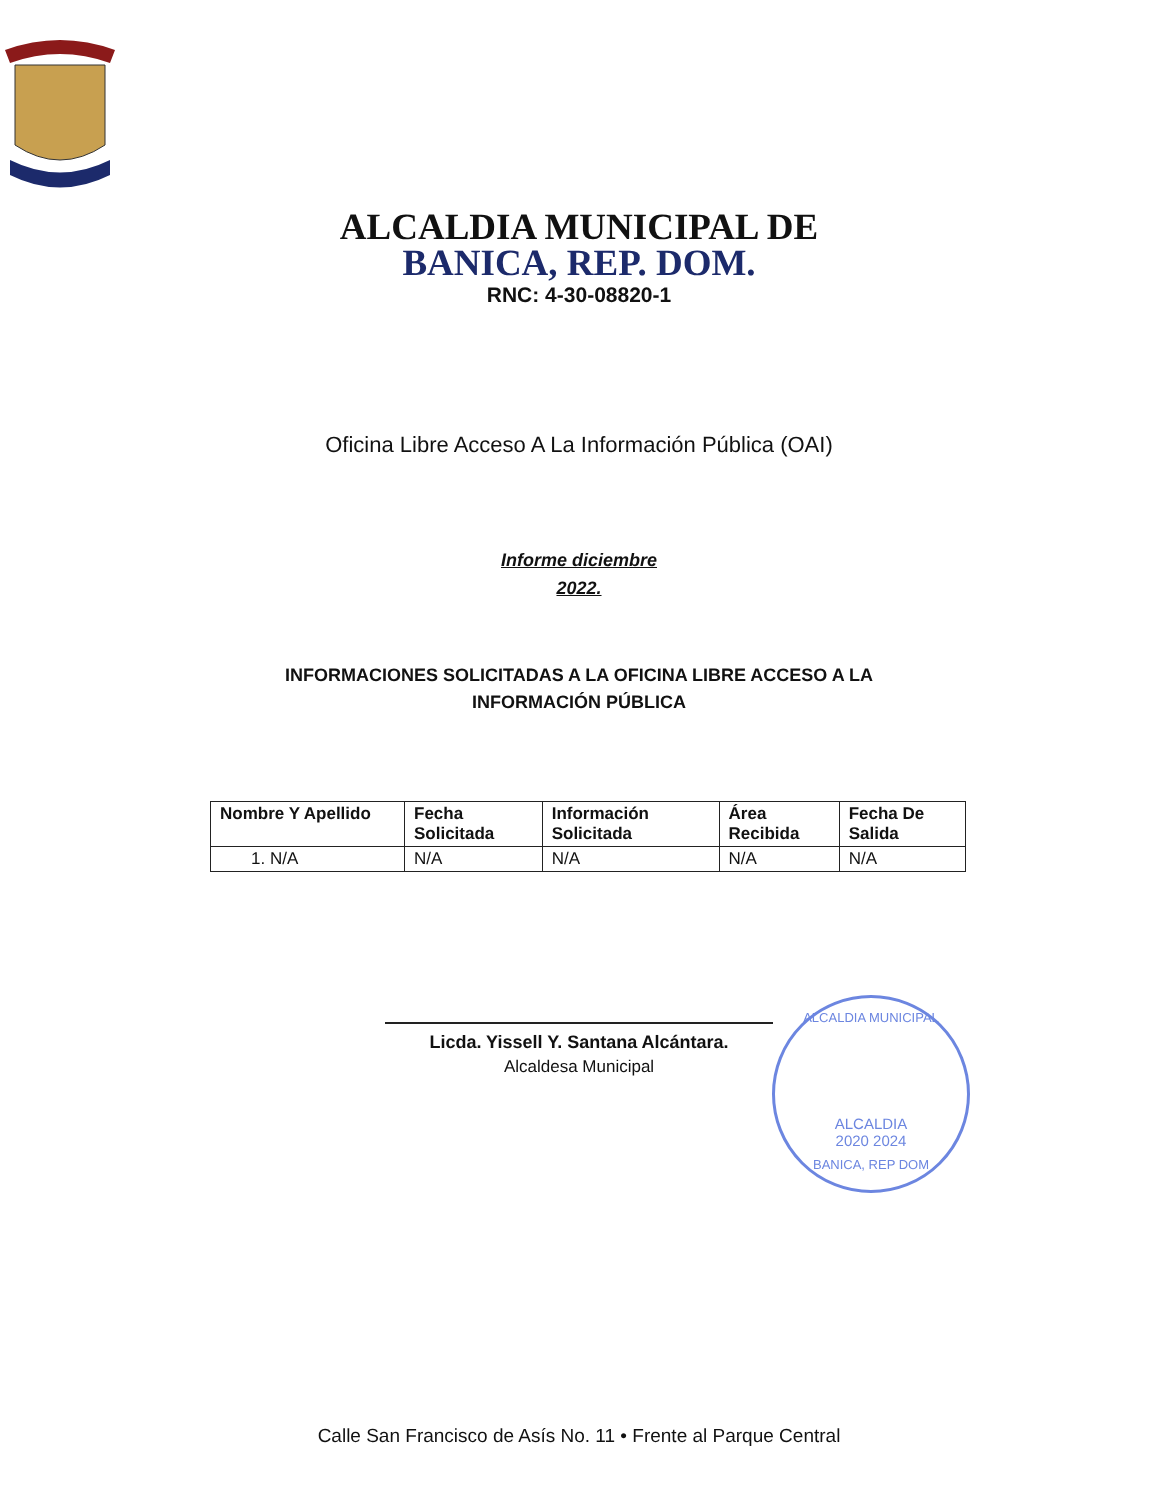ALCALDIA MUNICIPAL DE
BANICA, REP. DOM.
RNC: 4-30-08820-1
Oficina Libre Acceso A La Información Pública (OAI)
Informe diciembre
2022.
INFORMACIONES SOLICITADAS A LA OFICINA LIBRE ACCESO A LA INFORMACIÓN PÚBLICA
| Nombre Y Apellido | Fecha Solicitada | Información Solicitada | Área Recibida | Fecha De Salida |
| --- | --- | --- | --- | --- |
| 1. N/A | N/A | N/A | N/A | N/A |
Licda. Yissell Y. Santana Alcántara.
Alcaldesa Municipal
ALCALDIA MUNICIPAL
ALCALDIA
2020 2024
BANICA, REP DOM
Calle San Francisco de Asís No. 11 • Frente al Parque Central